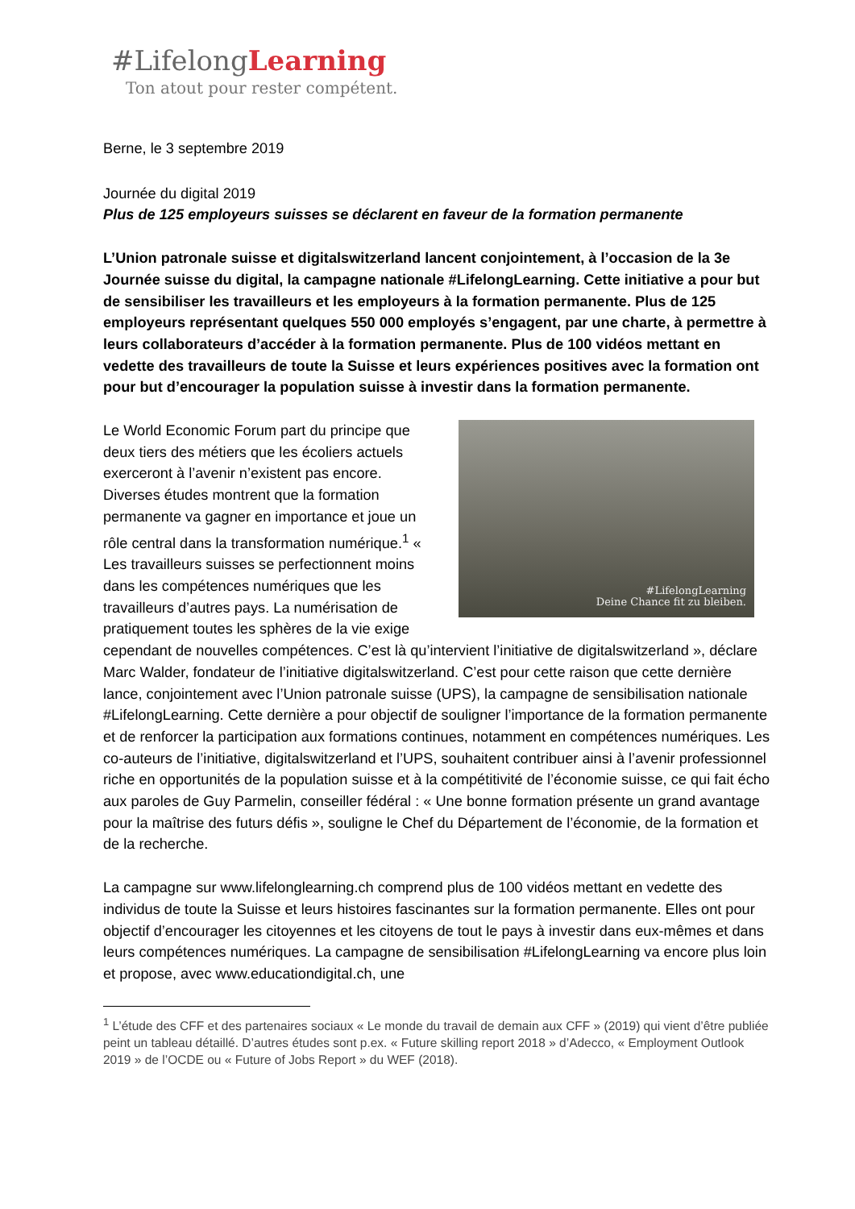#LifelongLearning
Ton atout pour rester compétent.
Berne, le 3 septembre 2019
Journée du digital 2019
Plus de 125 employeurs suisses se déclarent en faveur de la formation permanente
L’Union patronale suisse et digitalswitzerland lancent conjointement, à l’occasion de la 3e Journée suisse du digital, la campagne nationale #LifelongLearning. Cette initiative a pour but de sensibiliser les travailleurs et les employeurs à la formation permanente. Plus de 125 employeurs représentant quelques 550 000 employés s’engagent, par une charte, à permettre à leurs collaborateurs d’accéder à la formation permanente. Plus de 100 vidéos mettant en vedette des travailleurs de toute la Suisse et leurs expériences positives avec la formation ont pour but d’encourager la population suisse à investir dans la formation permanente.
#LifelongLearning
Deine Chance fit zu bleiben.
Le World Economic Forum part du principe que deux tiers des métiers que les écoliers actuels exerceront à l’avenir n’existent pas encore. Diverses études montrent que la formation permanente va gagner en importance et joue un rôle central dans la transformation numérique.<sup>1</sup> « Les travailleurs suisses se perfectionnent moins dans les compétences numériques que les travailleurs d’autres pays. La numérisation de pratiquement toutes les sphères de la vie exige cependant de nouvelles compétences. C’est là qu’intervient l’initiative de digitalswitzerland », déclare Marc Walder, fondateur de l’initiative digitalswitzerland. C’est pour cette raison que cette dernière lance, conjointement avec l’Union patronale suisse (UPS), la campagne de sensibilisation nationale #LifelongLearning. Cette dernière a pour objectif de souligner l’importance de la formation permanente et de renforcer la participation aux formations continues, notamment en compétences numériques. Les co-auteurs de l’initiative, digitalswitzerland et l’UPS, souhaitent contribuer ainsi à l’avenir professionnel riche en opportunités de la population suisse et à la compétitivité de l’économie suisse, ce qui fait écho aux paroles de Guy Parmelin, conseiller fédéral : « Une bonne formation présente un grand avantage pour la maîtrise des futurs défis », souligne le Chef du Département de l’économie, de la formation et de la recherche.
La campagne sur www.lifelonglearning.ch comprend plus de 100 vidéos mettant en vedette des individus de toute la Suisse et leurs histoires fascinantes sur la formation permanente. Elles ont pour objectif d’encourager les citoyennes et les citoyens de tout le pays à investir dans eux-mêmes et dans leurs compétences numériques. La campagne de sensibilisation #LifelongLearning va encore plus loin et propose, avec www.educationdigital.ch, une
<sup>1</sup> L’étude des CFF et des partenaires sociaux « Le monde du travail de demain aux CFF » (2019) qui vient d’être publiée peint un tableau détaillé. D’autres études sont p.ex. « Future skilling report 2018 » d’Adecco, « Employment Outlook 2019 » de l’OCDE ou « Future of Jobs Report » du WEF (2018).